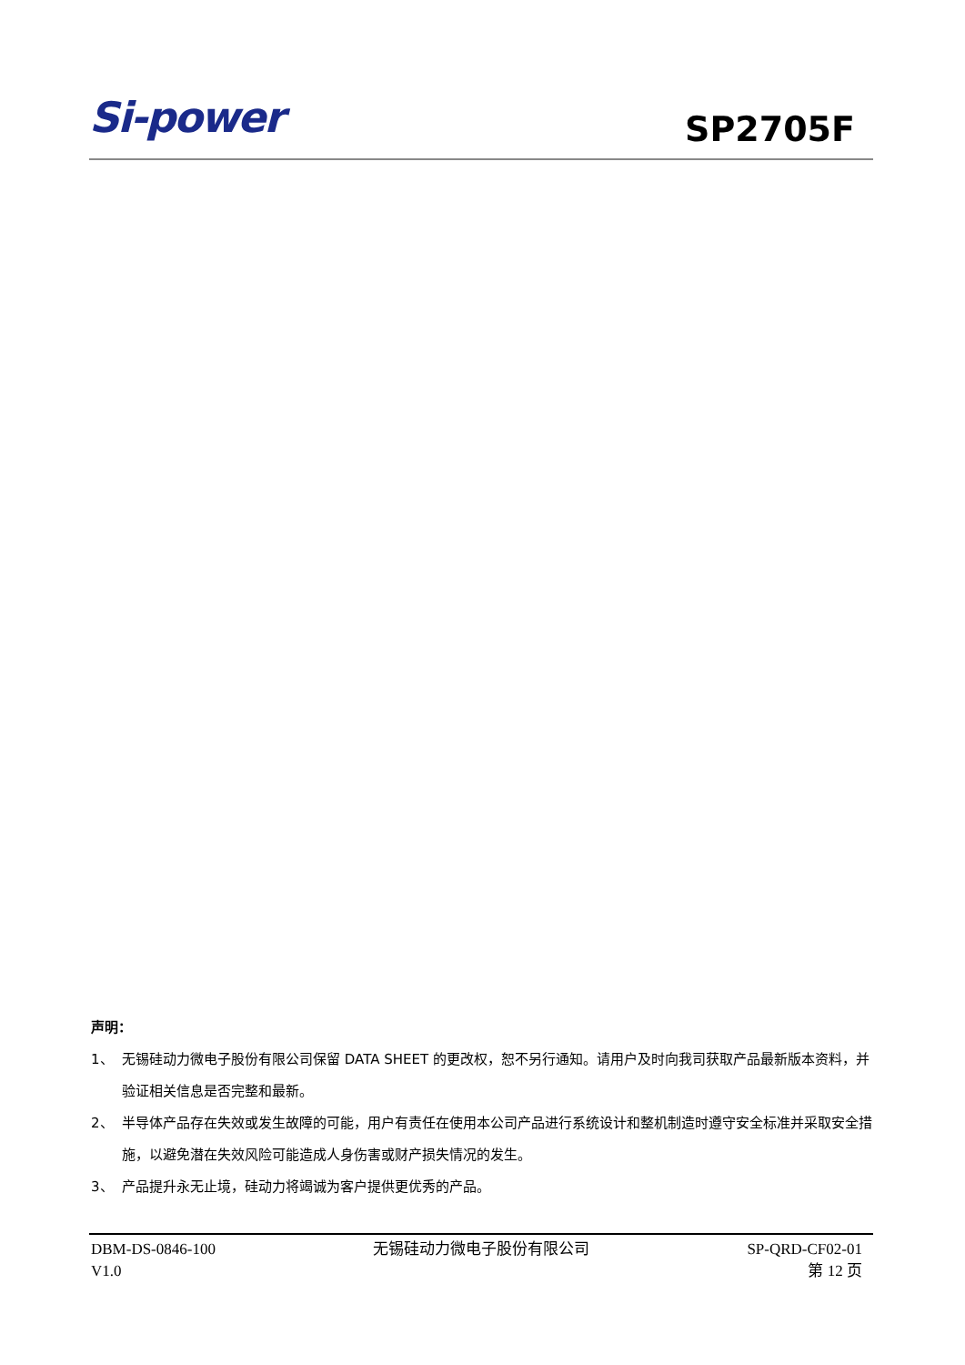Si-power
SP2705F
声明：
1、 无锡硅动力微电子股份有限公司保留 DATA SHEET 的更改权，恕不另行通知。请用户及时向我司获取产品最新版本资料，并验证相关信息是否完整和最新。
2、 半导体产品存在失效或发生故障的可能，用户有责任在使用本公司产品进行系统设计和整机制造时遵守安全标准并采取安全措施，以避免潜在失效风险可能造成人身伤害或财产损失情况的发生。
3、 产品提升永无止境，硅动力将竭诚为客户提供更优秀的产品。
DBM-DS-0846-100
V1.0
无锡硅动力微电子股份有限公司 SP-QRD-CF02-01
第 12 页